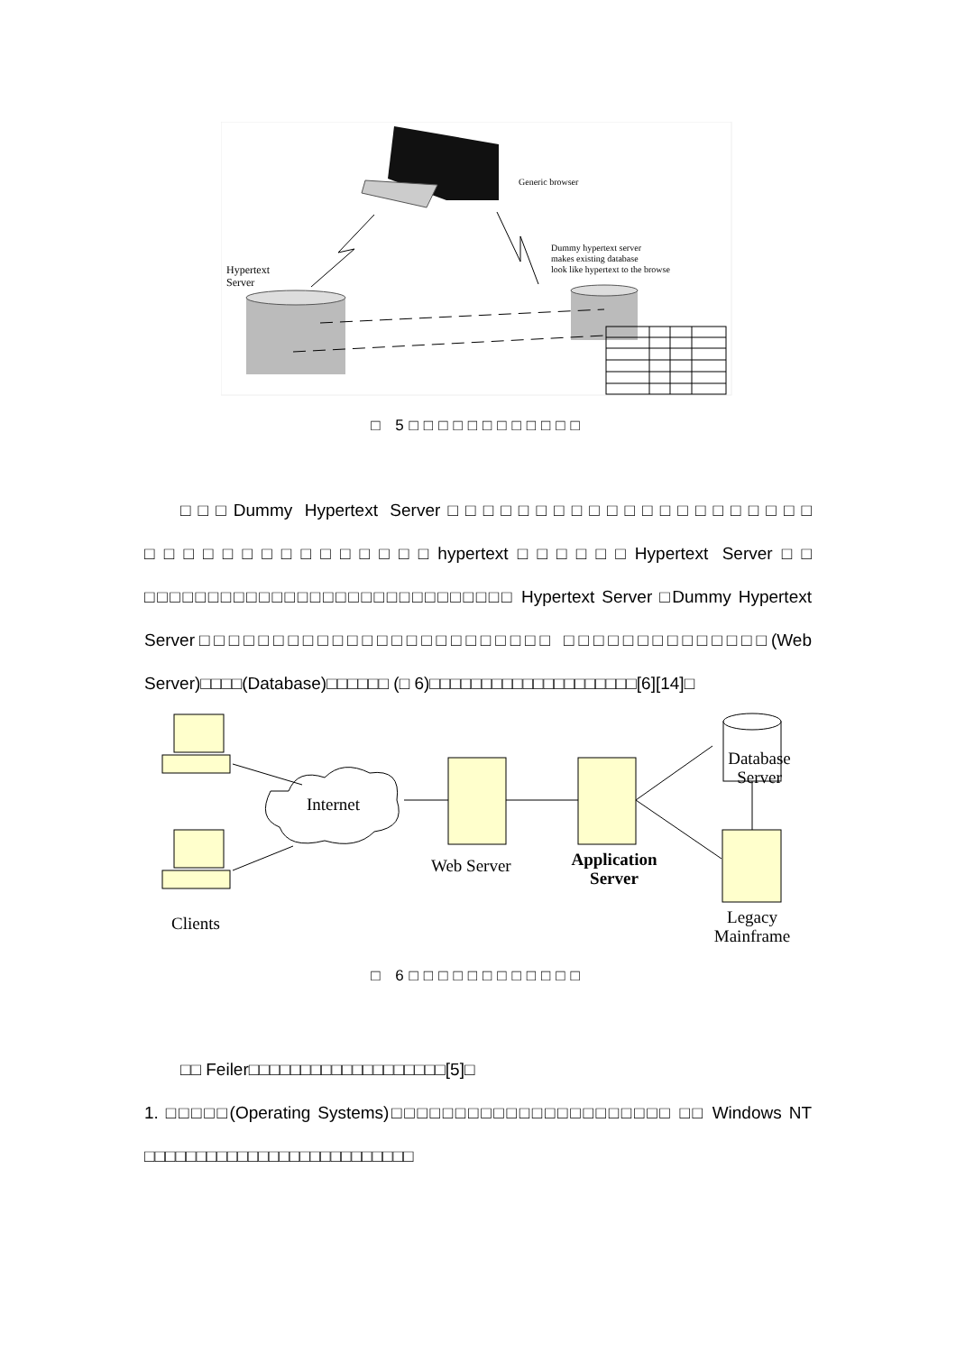Generic browser
Dummy hypertext server
makes existing database
look like hypertext to the browse
Hypertext
Server
□ 5□□□□□□□□□□□□
□□□Dummy Hypertext Server□□□□□□□□□□□□□□□□□□□□□ □□□□□□□□□□□□□□□hypertext□□□□□□Hypertext Server□□ □□□□□□□□□□□□□□□□□□□□□□□□□□□□□ Hypertext Server □Dummy Hypertext Server□□□□□□□□□□□□□□□□□□□□□□□□ □□□□□□□□□□□□□□(Web Server)□□□□(Database)□□□□□□ (□ 6)□□□□□□□□□□□□□□□□□□□□[6][14]□
Internet
Web Server
Application
Server
Database
Server
Legacy
Mainframe
Clients
□ 6□□□□□□□□□□□□
□□ Feiler□□□□□□□□□□□□□□□□□□□[5]□
1. □□□□□(Operating Systems)□□□□□□□□□□□□□□□□□□□□□□ □□ Windows NT □□□□□□□□□□□□□□□□□□□□□□□□□□